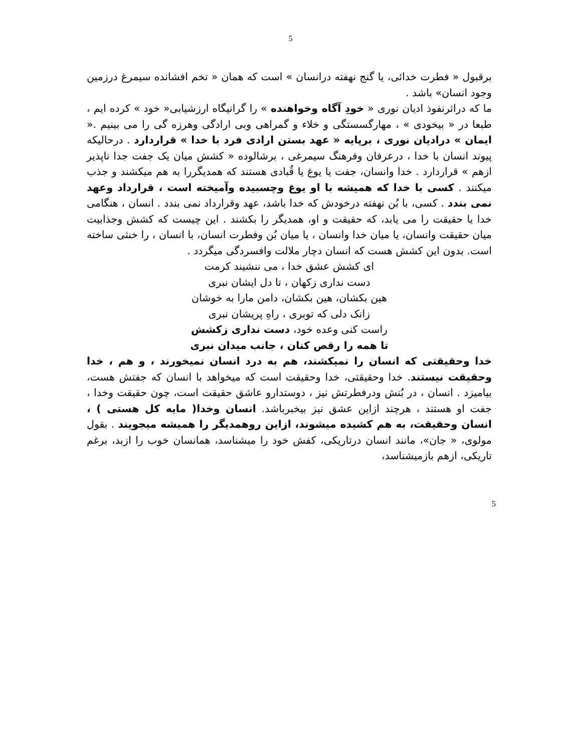5
برقبول « فطرت خدائی، یا گنج نهفته درانسان » است که همان « تخم افشانده سیمرغ درزمین وجود انسان» باشد .
ما که دراثرنفوذ ادیان نوری « خودِ آگاه وخواهنده » را گرانیگاه ارزشیابی« خود » کرده ایم ، طبعا در « بیخودی » ، مهارگسستگی و خلاء و گمراهی وبی ارادگی وهرزه گی را می بینیم .« ایمان » درادیان نوری ، برپایه « عهد بستن ارادی فرد با خدا » قراردارد . درحالیکه پیوند انسان با خدا ، درعرفان وفرهنگ سیمرغی ، برشالوده « کشش میان یک جفت جدا ناپذیر ازهم » قراردارد . خدا وانسان، جفت یا یوغ یا قُبادی هستند که همدیگررا به هم میکشند و جذب میکنند . کسی با خدا که همیشه با او یوغ وچسبیده وآمیخته است ، قرارداد وعهد نمی بندد . کسی، با بُن نهفته درخودش که خدا باشد، عهد وقرارداد نمی بندد . انسان ، هنگامی خدا یا حقیقت را می یابد، که حقیقت و او، همدیگر را بکشند . این چیست که کشش وجذابیت میان حقیقت وانسان، یا میان خدا وانسان ، یا میان بُن وفطرت انسان، با انسان ، را خنثی ساخته است. بدون این کشش هست که انسان دچار ملالت وافسردگی میگردد .
ای کشش عشق خدا ، می ننشیند کرمت
دست نداری زکهان ، تا دل ایشان نبری
هین بکشان، هین بکشان، دامن مارا به خوشان
زانک دلی که توبری ، راهِ پریشان نبری
راست کنی وعده خود، دست نداری زکشش
تا همه را رقص کنان ، جانب میدان نبری
خدا وحقیقتی که انسان را نمیکشند، هم به درد انسان نمیخورند ، و هم ، خدا وحقیقت نیستند. خدا وحقیقتی، خدا وحقیقت است که میخواهد با انسان که جفتش هست، بیامیزد . انسان ، در بُنش ودرفطرتش نیز ، دوستدارو عاشق حقیقت است، چون حقیقت وخدا ، جفت او هستند ، هرچند ازاین عشق نیز بیخبرباشد. انسان وخدا( مایه کل هستی ) ، انسان وحقیقت، به هم کشیده میشوند، ازاین روهمدیگر را همیشه میجویند . بقول مولوی، « جان»، مانند انسان درتاریکی، کفش خود را میشناسد، همانسان خوب را ازبد، برغم تاریکی، ازهم بازمیشناسد،
5